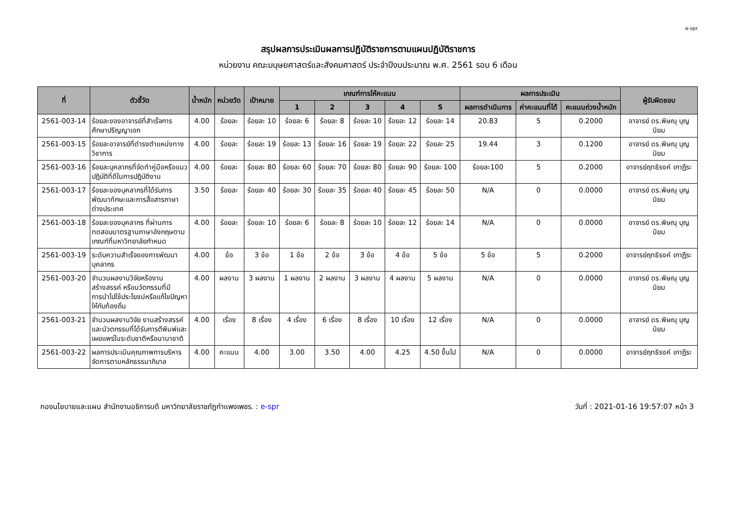e-spr
สรุปผลการประเมินผลการปฏิบัติราชการตามแผนปฏิบัติราชการ
หน่วยงาน คณะมนุษยศาสตร์และสังคมศาสตร์ ประจำปีงบประมาณ พ.ศ. 2561 รอบ 6 เดือน
| ที่ | ตัวชี้วัด | น้ำหนัก | หน่วยวัด | เป้าหมาย | เกณฑ์การให้คะแนน | | | | | ผลการประเมิน | | | ผู้รับผิดชอบ |
| --- | --- | --- | --- | --- | --- | --- | --- | --- | --- | --- | --- | --- | --- |
| | | | | | 1 | 2 | 3 | 4 | 5 | ผลการดำเนินการ | ค่าคะแนนที่ได้ | คะแนนถ่วงน้ำหนัก | |
| 2561-003-14 | ร้อยละของอาจารย์ที่สำเร็จการศึกษาปริญญาเอก | 4.00 | ร้อยละ | ร้อยละ 10 | ร้อยละ 6 | ร้อยละ 8 | ร้อยละ 10 | ร้อยละ 12 | ร้อยละ 14 | 20.83 | 5 | 0.2000 | อาจารย์ ดร.พิษณุ บุญนิยม |
| 2561-003-15 | ร้อยละอาจารย์ที่ดำรงตำแหน่งทางวิชาการ | 4.00 | ร้อยละ | ร้อยละ 19 | ร้อยละ 13 | ร้อยละ 16 | ร้อยละ 19 | ร้อยละ 22 | ร้อยละ 25 | 19.44 | 3 | 0.1200 | อาจารย์ ดร.พิษณุ บุญนิยม |
| 2561-003-16 | ร้อยละบุคลากรที่จัดทำคู่มือหรือแนวปฏิบัติที่ดีในการปฏิบัติงาน | 4.00 | ร้อยละ | ร้อยละ 80 | ร้อยละ 60 | ร้อยละ 70 | ร้อยละ 80 | ร้อยละ 90 | ร้อยละ 100 | ร้อยละ100 | 5 | 0.2000 | อาจารย์ฤทธิรงค์ เกาฏีระ |
| 2561-003-17 | ร้อยละของบุคลากรที่ได้รับการพัฒนาทักษะและการสื่อสารภาษาต่างประเทศ | 3.50 | ร้อยละ | ร้อยละ 40 | ร้อยละ 30 | ร้อยละ 35 | ร้อยละ 40 | ร้อยละ 45 | ร้อยละ 50 | N/A | 0 | 0.0000 | อาจารย์ ดร.พิษณุ บุญนิยม |
| 2561-003-18 | ร้อยละของบุคลากร ที่ผ่านการทดสอบมาตรฐานภาษาอังกฤษตามเกณฑ์ที่มหาวิทยาลัยกำหนด | 4.00 | ร้อยละ | ร้อยละ 10 | ร้อยละ 6 | ร้อยละ 8 | ร้อยละ 10 | ร้อยละ 12 | ร้อยละ 14 | N/A | 0 | 0.0000 | อาจารย์ ดร.พิษณุ บุญนิยม |
| 2561-003-19 | ระดับความสำเร็จของการพัฒนาบุคลากร | 4.00 | ข้อ | 3 ข้อ | 1 ข้อ | 2 ข้อ | 3 ข้อ | 4 ข้อ | 5 ข้อ | 5 ข้อ | 5 | 0.2000 | อาจารย์ฤทธิรงค์ เกาฏีระ |
| 2561-003-20 | จำนวนผลงานวิจัยหรืองานสร้างสรรค์ หรือนวัตกรรมที่มีการนำไปใช้ประโยชน์หรือแก้ไขปัญหาให้กับท้องถิ่น | 4.00 | ผลงาน | 3 ผลงาน | 1 ผลงาน | 2 ผลงาน | 3 ผลงาน | 4 ผลงาน | 5 ผลงาน | N/A | 0 | 0.0000 | อาจารย์ ดร.พิษณุ บุญนิยม |
| 2561-003-21 | จำนวนผลงานวิจัย งานสร้างสรรค์ และนัวตกรรมที่ได้รับการตีพิมพ์และเผยแพร่ในระดับชาติหรือนานาชาติ | 4.00 | เรื่อง | 8 เรื่อง | 4 เรื่อง | 6 เรื่อง | 8 เรื่อง | 10 เรื่อง | 12 เรื่อง | N/A | 0 | 0.0000 | อาจารย์ ดร.พิษณุ บุญนิยม |
| 2561-003-22 | ผลการประเมินคุณภาพการบริหารจัดการตามหลักธรรมาภิบาล | 4.00 | คะแนน | 4.00 | 3.00 | 3.50 | 4.00 | 4.25 | 4.50 ขึ้นไป | N/A | 0 | 0.0000 | อาจารย์ฤทธิรงค์ เกาฏีระ |
กองนโยบายและแผน สำนักงานอธิการบดี มหาวิทยาลัยราชภัฏกำแพงเพชร. : e-spr วันที่ : 2021-01-16 19:57:07 หน้า 3